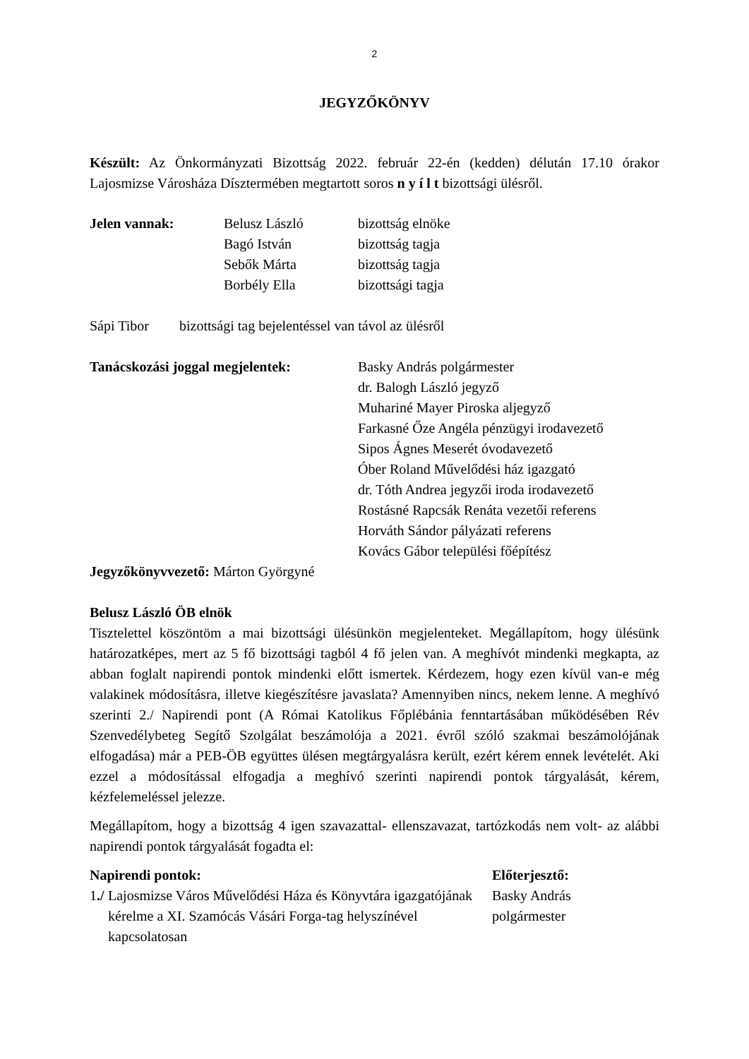2
JEGYZŐKÖNYV
Készült: Az Önkormányzati Bizottság 2022. február 22-én (kedden) délután 17.10 órakor Lajosmizse Városháza Dísztermében megtartott soros n y í l t bizottsági ülésről.
Jelen vannak: Belusz László bizottság elnöke
Bagó István bizottság tagja
Sebők Márta bizottság tagja
Borbély Ella bizottsági tagja
Sápi Tibor bizottsági tag bejelentéssel van távol az ülésről
Tanácskozási joggal megjelentek:
Basky András polgármester
dr. Balogh László jegyző
Muhariné Mayer Piroska aljegyző
Farkasné Őze Angéla pénzügyi irodavezető
Sipos Ágnes Meserét óvodavezető
Óber Roland Művelődési ház igazgató
dr. Tóth Andrea jegyzői iroda irodavezető
Rostásné Rapcsák Renáta vezetői referens
Horváth Sándor pályázati referens
Kovács Gábor települési főépítész
Jegyzőkönyvvezető: Márton Györgyné
Belusz László ÖB elnök
Tisztelettel köszöntöm a mai bizottsági ülésünkön megjelenteket. Megállapítom, hogy ülésünk határozatképes, mert az 5 fő bizottsági tagból 4 fő jelen van. A meghívót mindenki megkapta, az abban foglalt napirendi pontok mindenki előtt ismertek. Kérdezem, hogy ezen kívül van-e még valakinek módosításra, illetve kiegészítésre javaslata? Amennyiben nincs, nekem lenne. A meghívó szerinti 2./ Napirendi pont (A Római Katolikus Főplébánia fenntartásában működésében Rév Szenvedélybeteg Segítő Szolgálat beszámolója a 2021. évről szóló szakmai beszámolójának elfogadása) már a PEB-ÖB együttes ülésen megtárgyalásra került, ezért kérem ennek levételét. Aki ezzel a módosítással elfogadja a meghívó szerinti napirendi pontok tárgyalását, kérem, kézfelemeléssel jelezze.
Megállapítom, hogy a bizottság 4 igen szavazattal- ellenszavazat, tartózkodás nem volt- az alábbi napirendi pontok tárgyalását fogadta el:
Napirendi pontok: Előterjesztő:
1./
Lajosmizse Város Művelődési Háza és Könyvtára igazgatójának kérelme a XI. Szamócás Vásári Forga-tag helyszínével kapcsolatosan
Basky András
polgármester